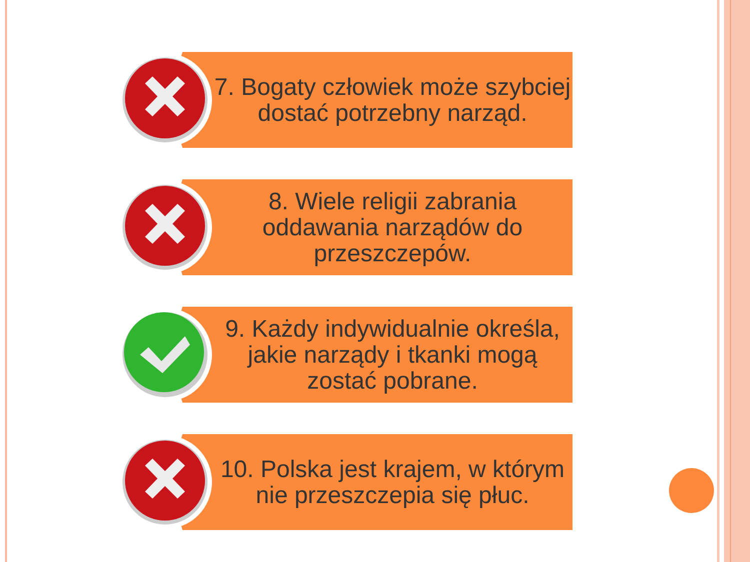7. Bogaty człowiek może szybciej dostać potrzebny narząd.
8. Wiele religii zabrania oddawania narządów do przeszczepów.
9. Każdy indywidualnie określa, jakie narządy i tkanki mogą zostać pobrane.
10. Polska jest krajem, w którym nie przeszczepia się płuc.